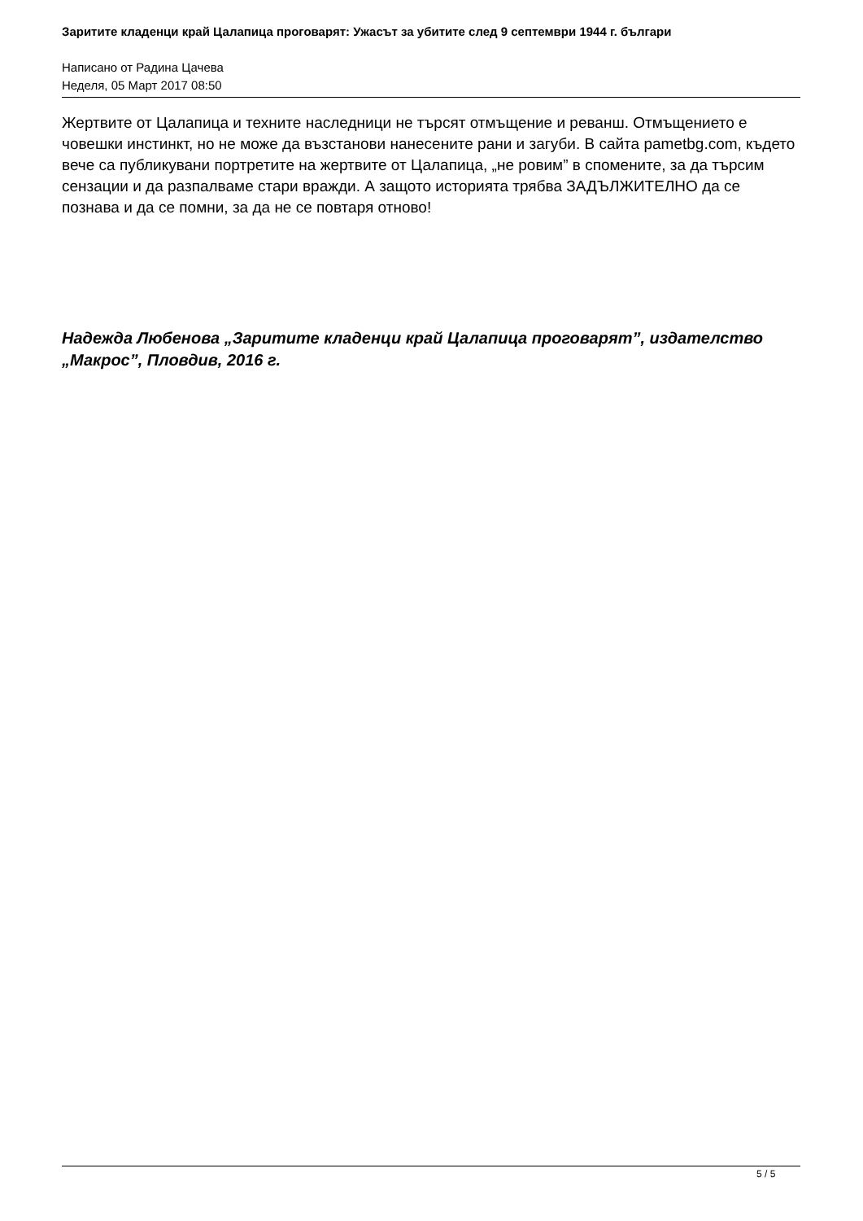Заритите кладенци край Цалапица проговарят: Ужасът за убитите след 9 септември 1944 г. българи
Написано от Радина Цачева
Неделя, 05 Март 2017 08:50
Жертвите от Цалапица и техните наследници не търсят отмъщение и реванш. Отмъщението е човешки инстинкт, но не може да възстанови нанесените рани и загуби. В сайта pametbg.com, където вече са публикувани портретите на жертвите от Цалапица, „не ровим” в спомените, за да търсим сензации и да разпалваме стари вражди. А защото историята трябва ЗАДЪЛЖИТЕЛНО да се познава и да се помни, за да не се повтаря отново!
Надежда Любенова „Заритите кладенци край Цалапица проговарят”, издателство „Макрос”, Пловдив, 2016 г.
5 / 5